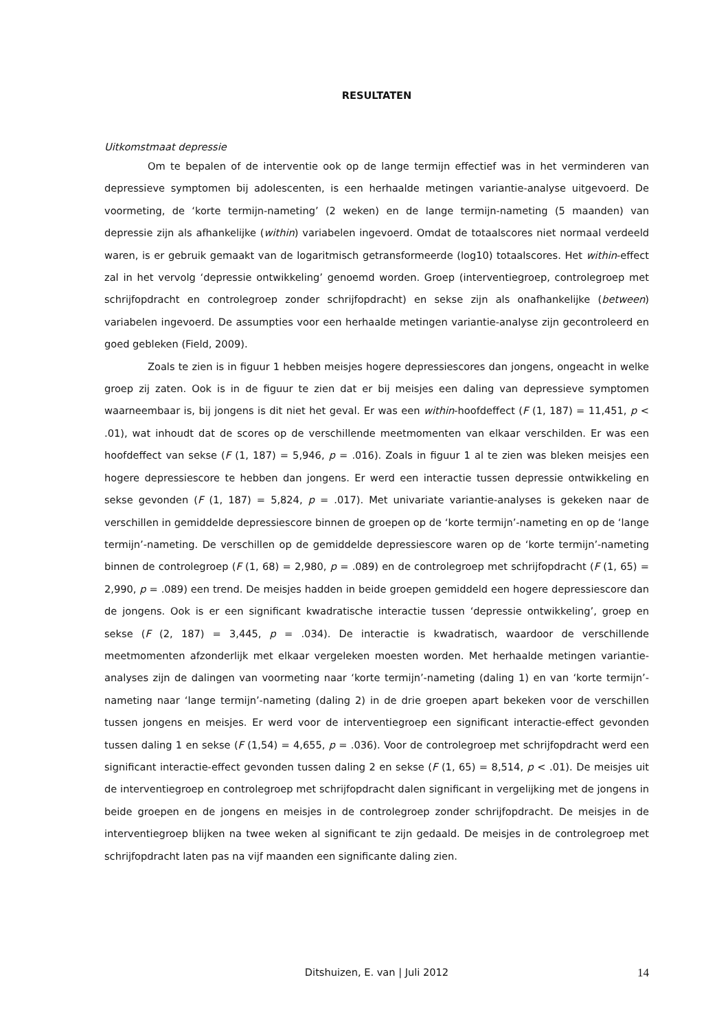RESULTATEN
Uitkomstmaat depressie
Om te bepalen of de interventie ook op de lange termijn effectief was in het verminderen van depressieve symptomen bij adolescenten, is een herhaalde metingen variantie-analyse uitgevoerd. De voormeting, de ‘korte termijn-nameting’ (2 weken) en de lange termijn-nameting (5 maanden) van depressie zijn als afhankelijke (within) variabelen ingevoerd. Omdat de totaalscores niet normaal verdeeld waren, is er gebruik gemaakt van de logaritmisch getransformeerde (log10) totaalscores. Het within-effect zal in het vervolg ‘depressie ontwikkeling’ genoemd worden. Groep (interventiegroep, controlegroep met schrijfopdracht en controlegroep zonder schrijfopdracht) en sekse zijn als onafhankelijke (between) variabelen ingevoerd. De assumpties voor een herhaalde metingen variantie-analyse zijn gecontroleerd en goed gebleken (Field, 2009).
Zoals te zien is in figuur 1 hebben meisjes hogere depressiescores dan jongens, ongeacht in welke groep zij zaten. Ook is in de figuur te zien dat er bij meisjes een daling van depressieve symptomen waarneembaar is, bij jongens is dit niet het geval. Er was een within-hoofdeffect (F (1, 187) = 11,451, p < .01), wat inhoudt dat de scores op de verschillende meetmomenten van elkaar verschilden. Er was een hoofdeffect van sekse (F (1, 187) = 5,946, p = .016). Zoals in figuur 1 al te zien was bleken meisjes een hogere depressiescore te hebben dan jongens. Er werd een interactie tussen depressie ontwikkeling en sekse gevonden (F (1, 187) = 5,824, p = .017). Met univariate variantie-analyses is gekeken naar de verschillen in gemiddelde depressiescore binnen de groepen op de ‘korte termijn’-nameting en op de ‘lange termijn’-nameting. De verschillen op de gemiddelde depressiescore waren op de ‘korte termijn’-nameting binnen de controlegroep (F (1, 68) = 2,980, p = .089) en de controlegroep met schrijfopdracht (F (1, 65) = 2,990, p = .089) een trend. De meisjes hadden in beide groepen gemiddeld een hogere depressiescore dan de jongens. Ook is er een significant kwadratische interactie tussen ‘depressie ontwikkeling’, groep en sekse (F (2, 187) = 3,445, p = .034). De interactie is kwadratisch, waardoor de verschillende meetmomenten afzonderlijk met elkaar vergeleken moesten worden. Met herhaalde metingen variantie-analyses zijn de dalingen van voormeting naar ‘korte termijn’-nameting (daling 1) en van ‘korte termijn’-nameting naar ‘lange termijn’-nameting (daling 2) in de drie groepen apart bekeken voor de verschillen tussen jongens en meisjes. Er werd voor de interventiegroep een significant interactie-effect gevonden tussen daling 1 en sekse (F (1,54) = 4,655, p = .036). Voor de controlegroep met schrijfopdracht werd een significant interactie-effect gevonden tussen daling 2 en sekse (F (1, 65) = 8,514, p < .01). De meisjes uit de interventiegroep en controlegroep met schrijfopdracht dalen significant in vergelijking met de jongens in beide groepen en de jongens en meisjes in de controlegroep zonder schrijfopdracht. De meisjes in de interventiegroep blijken na twee weken al significant te zijn gedaald. De meisjes in de controlegroep met schrijfopdracht laten pas na vijf maanden een significante daling zien.
Ditshuizen, E. van | Juli 2012
14